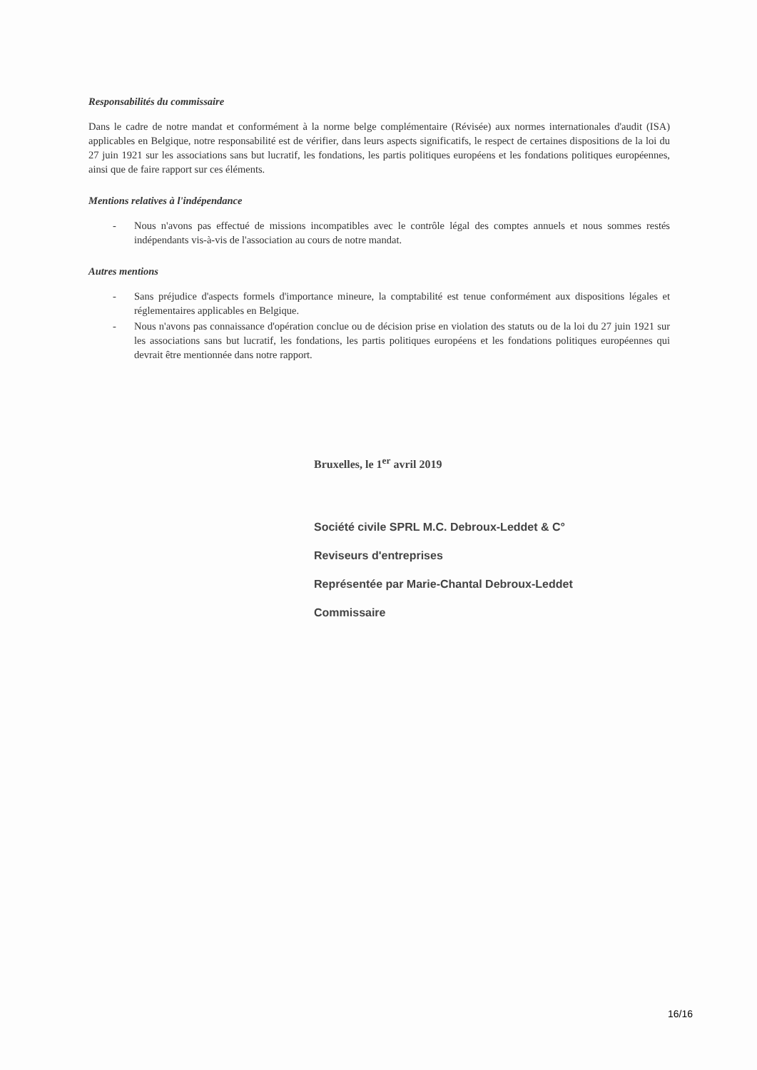Responsabilités du commissaire
Dans le cadre de notre mandat et conformément à la norme belge complémentaire (Révisée) aux normes internationales d'audit (ISA) applicables en Belgique, notre responsabilité est de vérifier, dans leurs aspects significatifs, le respect de certaines dispositions de la loi du 27 juin 1921 sur les associations sans but lucratif, les fondations, les partis politiques européens et les fondations politiques européennes, ainsi que de faire rapport sur ces éléments.
Mentions relatives à l'indépendance
- Nous n'avons pas effectué de missions incompatibles avec le contrôle légal des comptes annuels et nous sommes restés indépendants vis-à-vis de l'association au cours de notre mandat.
Autres mentions
- Sans préjudice d'aspects formels d'importance mineure, la comptabilité est tenue conformément aux dispositions légales et réglementaires applicables en Belgique.
- Nous n'avons pas connaissance d'opération conclue ou de décision prise en violation des statuts ou de la loi du 27 juin 1921 sur les associations sans but lucratif, les fondations, les partis politiques européens et les fondations politiques européennes qui devrait être mentionnée dans notre rapport.
Bruxelles, le 1<sup>er</sup> avril 2019
Société civile SPRL M.C. Debroux-Leddet & C°
Reviseurs d'entreprises
Représentée par Marie-Chantal Debroux-Leddet
Commissaire
16/16